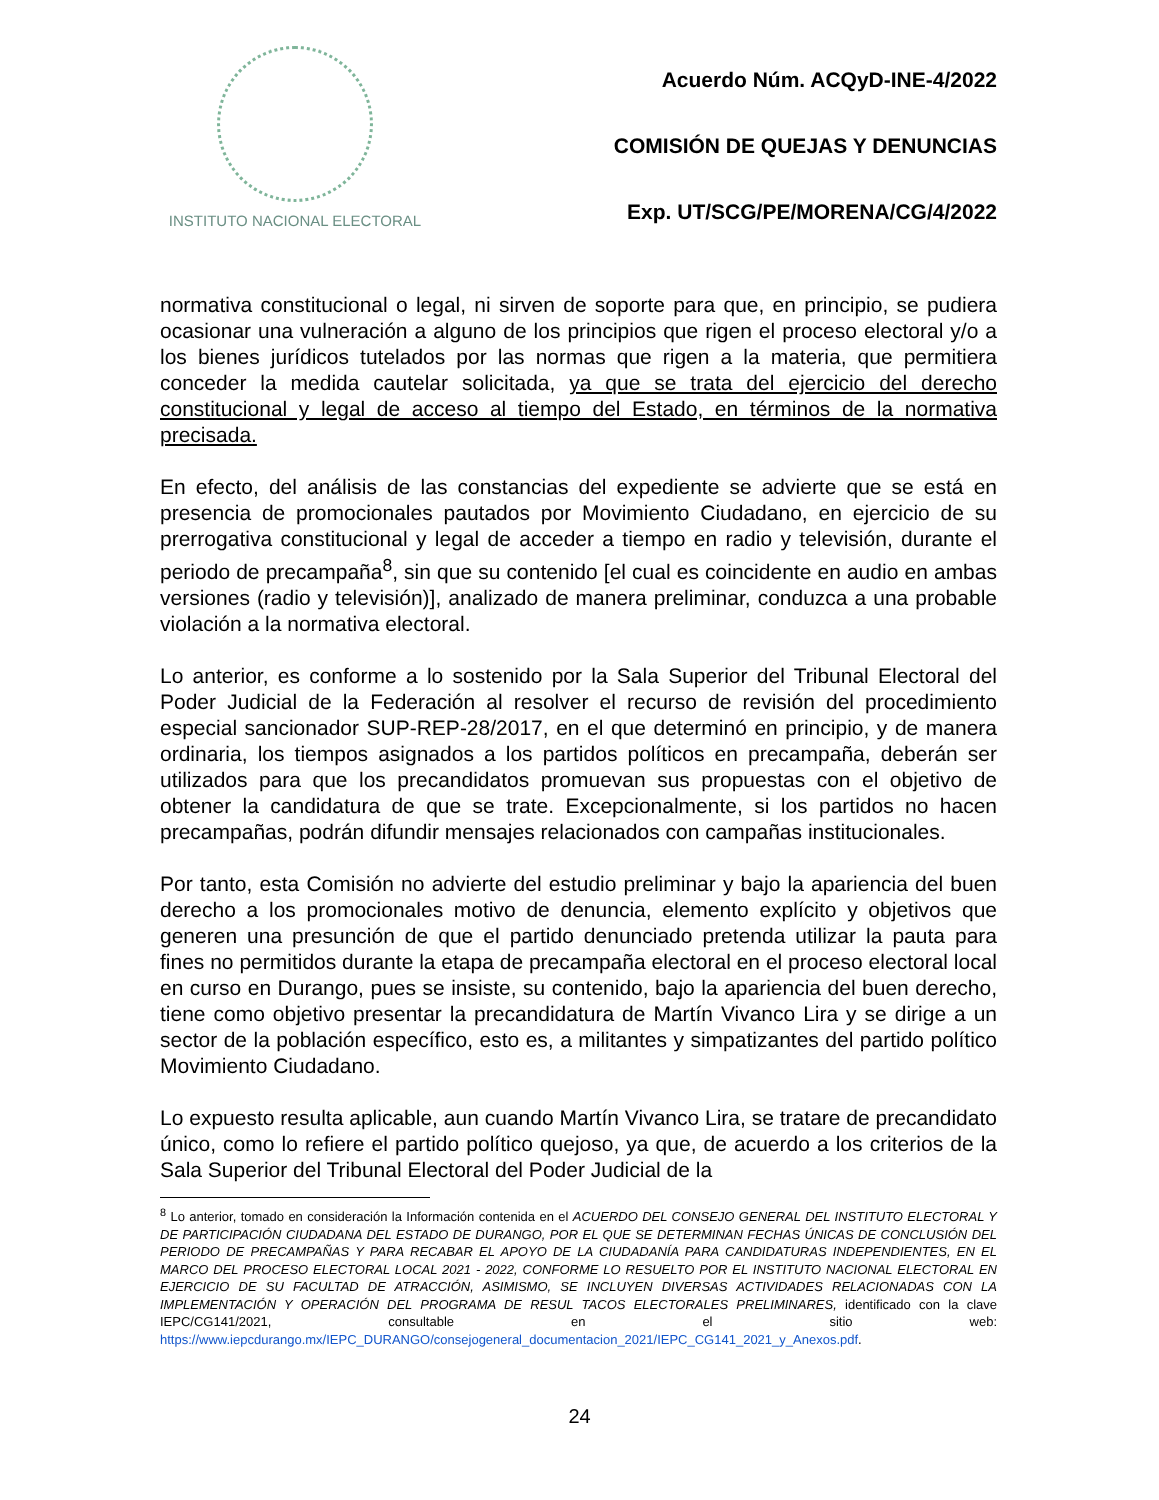INSTITUTO NACIONAL ELECTORAL
Acuerdo Núm. ACQyD-INE-4/2022
COMISIÓN DE QUEJAS Y DENUNCIAS
Exp. UT/SCG/PE/MORENA/CG/4/2022
normativa constitucional o legal, ni sirven de soporte para que, en principio, se pudiera ocasionar una vulneración a alguno de los principios que rigen el proceso electoral y/o a los bienes jurídicos tutelados por las normas que rigen a la materia, que permitiera conceder la medida cautelar solicitada, ya que se trata del ejercicio del derecho constitucional y legal de acceso al tiempo del Estado, en términos de la normativa precisada.
En efecto, del análisis de las constancias del expediente se advierte que se está en presencia de promocionales pautados por Movimiento Ciudadano, en ejercicio de su prerrogativa constitucional y legal de acceder a tiempo en radio y televisión, durante el periodo de precampaña<sup>8</sup>, sin que su contenido [el cual es coincidente en audio en ambas versiones (radio y televisión)], analizado de manera preliminar, conduzca a una probable violación a la normativa electoral.
Lo anterior, es conforme a lo sostenido por la Sala Superior del Tribunal Electoral del Poder Judicial de la Federación al resolver el recurso de revisión del procedimiento especial sancionador SUP-REP-28/2017, en el que determinó en principio, y de manera ordinaria, los tiempos asignados a los partidos políticos en precampaña, deberán ser utilizados para que los precandidatos promuevan sus propuestas con el objetivo de obtener la candidatura de que se trate. Excepcionalmente, si los partidos no hacen precampañas, podrán difundir mensajes relacionados con campañas institucionales.
Por tanto, esta Comisión no advierte del estudio preliminar y bajo la apariencia del buen derecho a los promocionales motivo de denuncia, elemento explícito y objetivos que generen una presunción de que el partido denunciado pretenda utilizar la pauta para fines no permitidos durante la etapa de precampaña electoral en el proceso electoral local en curso en Durango, pues se insiste, su contenido, bajo la apariencia del buen derecho, tiene como objetivo presentar la precandidatura de Martín Vivanco Lira y se dirige a un sector de la población específico, esto es, a militantes y simpatizantes del partido político Movimiento Ciudadano.
Lo expuesto resulta aplicable, aun cuando Martín Vivanco Lira, se tratare de precandidato único, como lo refiere el partido político quejoso, ya que, de acuerdo a los criterios de la Sala Superior del Tribunal Electoral del Poder Judicial de la
<sup>8</sup> Lo anterior, tomado en consideración la Información contenida en el ACUERDO DEL CONSEJO GENERAL DEL INSTITUTO ELECTORAL Y DE PARTICIPACIÓN CIUDADANA DEL ESTADO DE DURANGO, POR EL QUE SE DETERMINAN FECHAS ÚNICAS DE CONCLUSIÓN DEL PERIODO DE PRECAMPAÑAS Y PARA RECABAR EL APOYO DE LA CIUDADANÍA PARA CANDIDATURAS INDEPENDIENTES, EN EL MARCO DEL PROCESO ELECTORAL LOCAL 2021 - 2022, CONFORME LO RESUELTO POR EL INSTITUTO NACIONAL ELECTORAL EN EJERCICIO DE SU FACULTAD DE ATRACCIÓN, ASIMISMO, SE INCLUYEN DIVERSAS ACTIVIDADES RELACIONADAS CON LA IMPLEMENTACIÓN Y OPERACIÓN DEL PROGRAMA DE RESUL TACOS ELECTORALES PRELIMINARES, identificado con la clave IEPC/CG141/2021, consultable en el sitio web: https://www.iepcdurango.mx/IEPC_DURANGO/consejogeneral_documentacion_2021/IEPC_CG141_2021_y_Anexos.pdf.
24